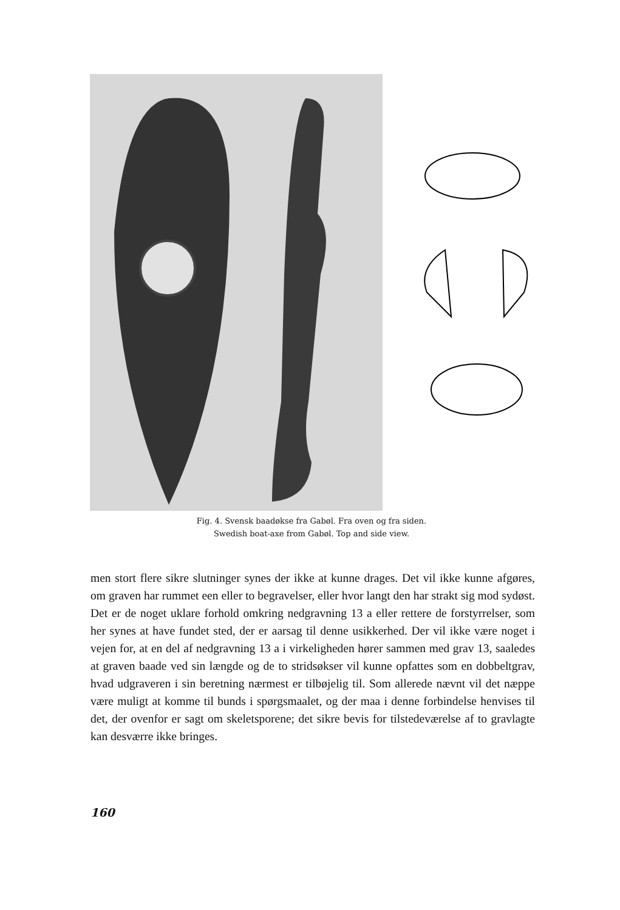Fig. 4. Svensk baadøkse fra Gabøl. Fra oven og fra siden.
Swedish boat-axe from Gabøl. Top and side view.
men stort flere sikre slutninger synes der ikke at kunne drages. Det vil ikke kunne afgøres, om graven har rummet een eller to begravelser, eller hvor langt den har strakt sig mod sydøst. Det er de noget uklare forhold omkring nedgravning 13 a eller rettere de forstyrrelser, som her synes at have fundet sted, der er aarsag til denne usikkerhed. Der vil ikke være noget i vejen for, at en del af nedgravning 13 a i virkeligheden hører sammen med grav 13, saaledes at graven baade ved sin længde og de to stridsøkser vil kunne opfattes som en dobbeltgrav, hvad udgraveren i sin beretning nærmest er tilbøjelig til. Som allerede nævnt vil det næppe være muligt at komme til bunds i spørgsmaalet, og der maa i denne forbindelse henvises til det, der ovenfor er sagt om skeletsporene; det sikre bevis for tilstedeværelse af to gravlagte kan desværre ikke bringes.
160